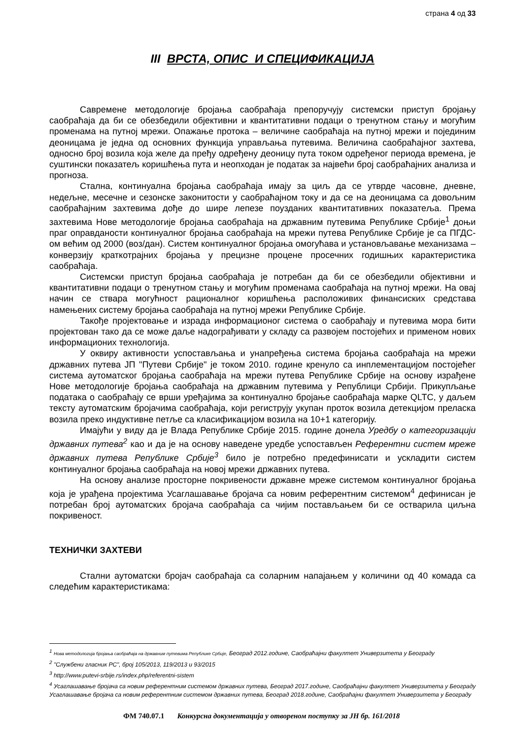страна 4 од 33
III ВРСТА, ОПИС И СПЕЦИФИКАЦИЈА
Савремене методологије бројања саобраћаја препоручују системски приступ бројању саобраћаја да би се обезбедили објективни и квантитативни подаци о тренутном стању и могућим променама на путној мрежи. Опажање протока – величине саобраћаја на путној мрежи и појединим деоницама је једна од основних функција управљања путевима. Величина саобраћајног захтева, односно број возила која желе да пређу одређену деоницу пута током одређеног периода времена, је суштински показатељ коришћења пута и неопходан је податак за највећи број саобраћајних анализа и прогноза.
Стална, континуална бројања саобраћаја имају за циљ да се утврде часовне, дневне, недељне, месечне и сезонске законитости у саобраћајном току и да се на деоницама са довољним саобраћајним захтевима дође до шире лепезе поузданих квантитативних показатеља. Према захтевима Нове методологије бројања саобраћаја на државним путевима Републике Србије<sup>1</sup> доњи праг оправданости континуалног бројања саобраћаја на мрежи путева Републике Србије је са ПГДС-ом већим од 2000 (воз/дан). Систем континуалног бројања омогућава и установљавање механизама – конверзију краткотрајних бројања у прецизне процене просечних годишњих карактеристика саобраћаја.
Системски приступ бројања саобраћаја је потребан да би се обезбедили објективни и квантитативни подаци о тренутном стању и могућим променама саобраћаја на путној мрежи. На овај начин се ствара могућност рационалног коришћења расположивих финансиских средстава намењених систему бројања саобраћаја на путној мрежи Републике Србије.
Такође пројектовање и израда информационог система о саобраћају и путевима мора бити пројектован тако да се може даље надограђивати у складу са развојем постојећих и применом нових информационих технологија.
У оквиру активности успостављања и унапређења система бројања саобраћаја на мрежи државних путева ЈП "Путеви Србије" је током 2010. године кренуло са инплементацијом постојећег система аутоматског бројања саобраћаја на мрежи путева Републике Србије на основу израђене Нове методологије бројања саобраћаја на државним путевима у Републици Србији. Прикупљање података о саобраћају се врши уређајима за континуално бројање саобраћаја марке QLTC, у даљем тексту аутоматским бројачима саобраћаја, који региструју укупан проток возила детекцијом преласка возила преко индуктивне петље са класификацијом возила на 10+1 категорију.
Имајући у виду да је Влада Републике Србије 2015. године донела Уредбу о категоризацији државних путева<sup>2</sup> као и да је на основу наведене уредбе успостављен Референтни систем мреже државних путева Републике Србије<sup>3</sup> било је потребно предефинисати и ускладити систем континуалног бројања саобраћаја на новој мрежи државних путева.
На основу анализе просторне покривености државне мреже системом континуалног бројања која је урађена пројектима Усаглашавање бројача са новим референтним системом<sup>4</sup> дефинисан је потребан број аутоматских бројача саобраћаја са чијим постављањем би се остварила циљна покривеност.
ТЕХНИЧКИ ЗАХТЕВИ
Стални аутоматски бројач саобраћаја са соларним напајањем у количини од 40 комада са следећим карактеристикама:
<sup>1</sup> Нова методологија бројања саобраћаја на државним путевима Републике Србије, Београд 2012.године, Саобраћајни факултет Универзитета у Београду
<sup>2</sup> "Службени гласник РС", број 105/2013, 119/2013 и 93/2015
<sup>3</sup> http://www.putevi-srbije.rs/index.php/referentni-sistem
<sup>4</sup> Усаглашавање бројача са новим референтним системом државних путева, Београд 2017.године, Саобраћајни факултет Универзитета у Београду
Усаглашавање бројача са новим референтним системом државних путева, Београд 2018.године, Саобраћајни факултет Универзитета у Београду
ФМ 740.07.1 Конкурсна документација у отвореном поступку за ЈН бр. 161/2018